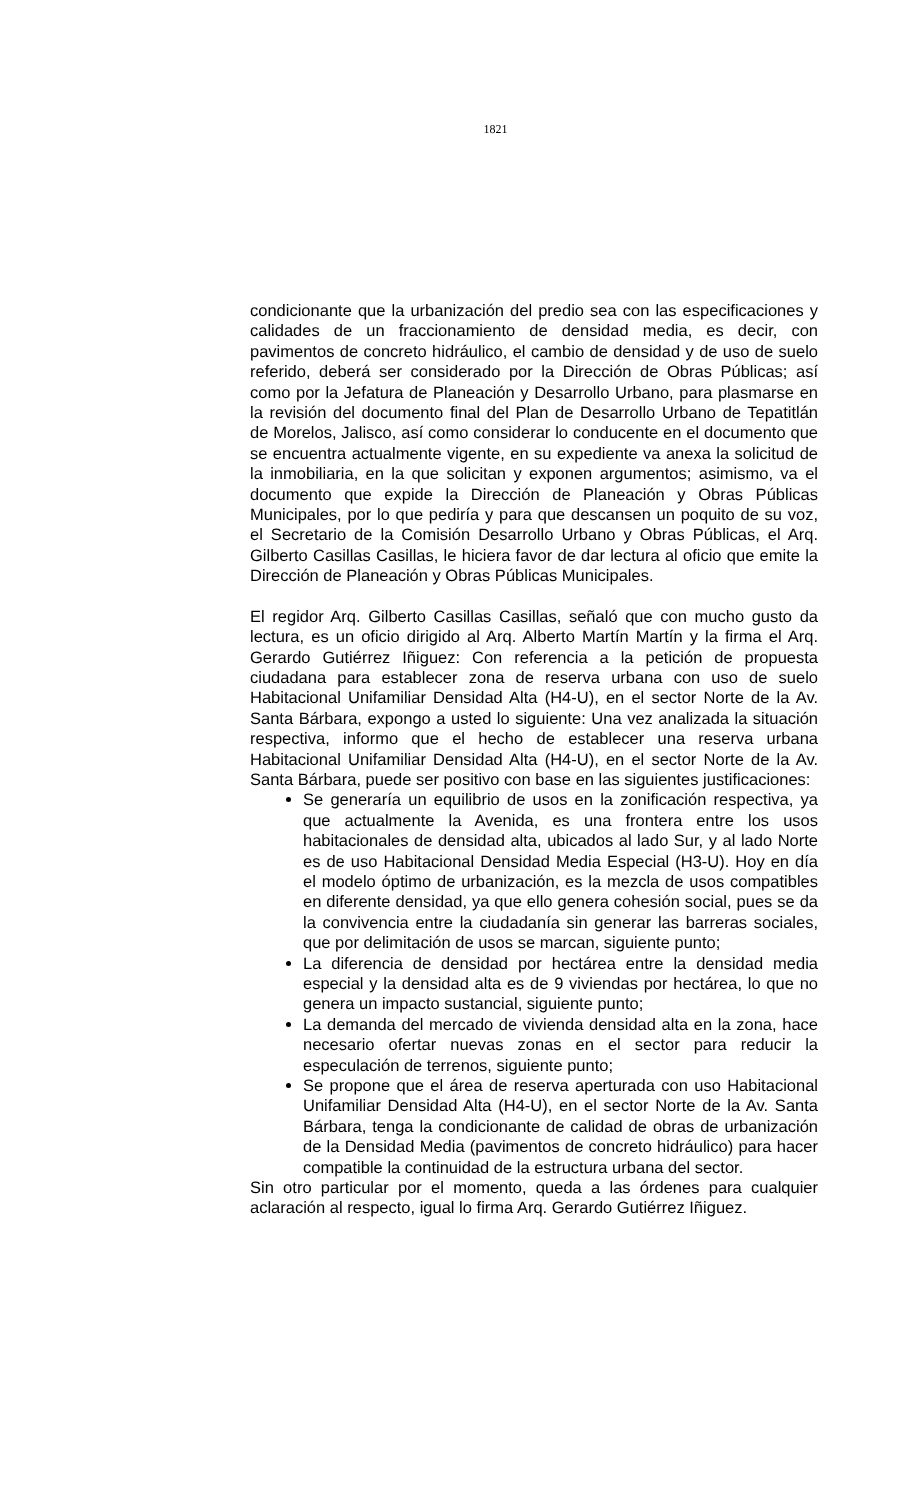1821
condicionante que la urbanización del predio sea con las especificaciones y calidades de un fraccionamiento de densidad media, es decir, con pavimentos de concreto hidráulico, el cambio de densidad y de uso de suelo referido, deberá ser considerado por la Dirección de Obras Públicas; así como por la Jefatura de Planeación y Desarrollo Urbano, para plasmarse en la revisión del documento final del Plan de Desarrollo Urbano de Tepatitlán de Morelos, Jalisco, así como considerar lo conducente en el documento que se encuentra actualmente vigente, en su expediente va anexa la solicitud de la inmobiliaria, en la que solicitan y exponen argumentos; asimismo, va el documento que expide la Dirección de Planeación y Obras Públicas Municipales, por lo que pediría y para que descansen un poquito de su voz, el Secretario de la Comisión Desarrollo Urbano y Obras Públicas, el Arq. Gilberto Casillas Casillas, le hiciera favor de dar lectura al oficio que emite la Dirección de Planeación y Obras Públicas Municipales.
El regidor Arq. Gilberto Casillas Casillas, señaló que con mucho gusto da lectura, es un oficio dirigido al Arq. Alberto Martín Martín y la firma el Arq. Gerardo Gutiérrez Iñiguez: Con referencia a la petición de propuesta ciudadana para establecer zona de reserva urbana con uso de suelo Habitacional Unifamiliar Densidad Alta (H4-U), en el sector Norte de la Av. Santa Bárbara, expongo a usted lo siguiente: Una vez analizada la situación respectiva, informo que el hecho de establecer una reserva urbana Habitacional Unifamiliar Densidad Alta (H4-U), en el sector Norte de la Av. Santa Bárbara, puede ser positivo con base en las siguientes justificaciones:
Se generaría un equilibrio de usos en la zonificación respectiva, ya que actualmente la Avenida, es una frontera entre los usos habitacionales de densidad alta, ubicados al lado Sur, y al lado Norte es de uso Habitacional Densidad Media Especial (H3-U). Hoy en día el modelo óptimo de urbanización, es la mezcla de usos compatibles en diferente densidad, ya que ello genera cohesión social, pues se da la convivencia entre la ciudadanía sin generar las barreras sociales, que por delimitación de usos se marcan, siguiente punto;
La diferencia de densidad por hectárea entre la densidad media especial y la densidad alta es de 9 viviendas por hectárea, lo que no genera un impacto sustancial, siguiente punto;
La demanda del mercado de vivienda densidad alta en la zona, hace necesario ofertar nuevas zonas en el sector para reducir la especulación de terrenos, siguiente punto;
Se propone que el área de reserva aperturada con uso Habitacional Unifamiliar Densidad Alta (H4-U), en el sector Norte de la Av. Santa Bárbara, tenga la condicionante de calidad de obras de urbanización de la Densidad Media (pavimentos de concreto hidráulico) para hacer compatible la continuidad de la estructura urbana del sector.
Sin otro particular por el momento, queda a las órdenes para cualquier aclaración al respecto, igual lo firma Arq. Gerardo Gutiérrez Iñiguez.